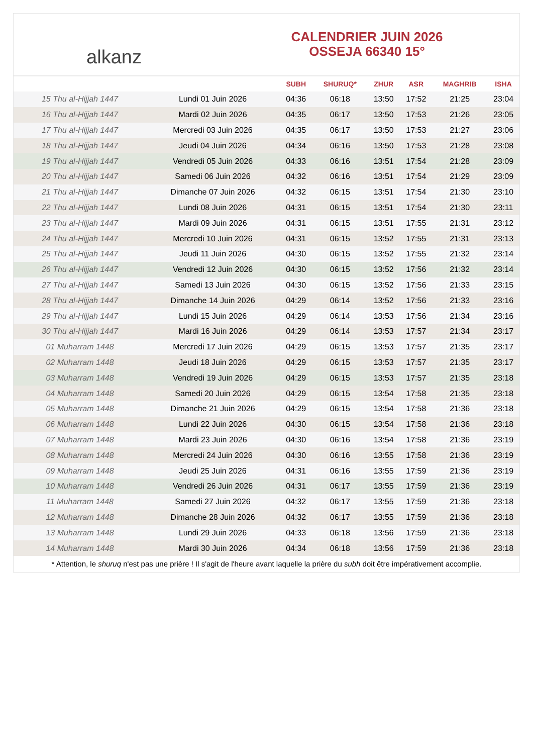alkanz
CALENDRIER JUIN 2026
OSSEJA 66340 15°
| | | SUBH | SHURUQ* | ZHUR | ASR | MAGHRIB | ISHA |
| --- | --- | --- | --- | --- | --- | --- | --- |
| 15 Thu al-Hijjah 1447 | Lundi 01 Juin 2026 | 04:36 | 06:18 | 13:50 | 17:52 | 21:25 | 23:04 |
| 16 Thu al-Hijjah 1447 | Mardi 02 Juin 2026 | 04:35 | 06:17 | 13:50 | 17:53 | 21:26 | 23:05 |
| 17 Thu al-Hijjah 1447 | Mercredi 03 Juin 2026 | 04:35 | 06:17 | 13:50 | 17:53 | 21:27 | 23:06 |
| 18 Thu al-Hijjah 1447 | Jeudi 04 Juin 2026 | 04:34 | 06:16 | 13:50 | 17:53 | 21:28 | 23:08 |
| 19 Thu al-Hijjah 1447 | Vendredi 05 Juin 2026 | 04:33 | 06:16 | 13:51 | 17:54 | 21:28 | 23:09 |
| 20 Thu al-Hijjah 1447 | Samedi 06 Juin 2026 | 04:32 | 06:16 | 13:51 | 17:54 | 21:29 | 23:09 |
| 21 Thu al-Hijjah 1447 | Dimanche 07 Juin 2026 | 04:32 | 06:15 | 13:51 | 17:54 | 21:30 | 23:10 |
| 22 Thu al-Hijjah 1447 | Lundi 08 Juin 2026 | 04:31 | 06:15 | 13:51 | 17:54 | 21:30 | 23:11 |
| 23 Thu al-Hijjah 1447 | Mardi 09 Juin 2026 | 04:31 | 06:15 | 13:51 | 17:55 | 21:31 | 23:12 |
| 24 Thu al-Hijjah 1447 | Mercredi 10 Juin 2026 | 04:31 | 06:15 | 13:52 | 17:55 | 21:31 | 23:13 |
| 25 Thu al-Hijjah 1447 | Jeudi 11 Juin 2026 | 04:30 | 06:15 | 13:52 | 17:55 | 21:32 | 23:14 |
| 26 Thu al-Hijjah 1447 | Vendredi 12 Juin 2026 | 04:30 | 06:15 | 13:52 | 17:56 | 21:32 | 23:14 |
| 27 Thu al-Hijjah 1447 | Samedi 13 Juin 2026 | 04:30 | 06:15 | 13:52 | 17:56 | 21:33 | 23:15 |
| 28 Thu al-Hijjah 1447 | Dimanche 14 Juin 2026 | 04:29 | 06:14 | 13:52 | 17:56 | 21:33 | 23:16 |
| 29 Thu al-Hijjah 1447 | Lundi 15 Juin 2026 | 04:29 | 06:14 | 13:53 | 17:56 | 21:34 | 23:16 |
| 30 Thu al-Hijjah 1447 | Mardi 16 Juin 2026 | 04:29 | 06:14 | 13:53 | 17:57 | 21:34 | 23:17 |
| 01 Muharram 1448 | Mercredi 17 Juin 2026 | 04:29 | 06:15 | 13:53 | 17:57 | 21:35 | 23:17 |
| 02 Muharram 1448 | Jeudi 18 Juin 2026 | 04:29 | 06:15 | 13:53 | 17:57 | 21:35 | 23:17 |
| 03 Muharram 1448 | Vendredi 19 Juin 2026 | 04:29 | 06:15 | 13:53 | 17:57 | 21:35 | 23:18 |
| 04 Muharram 1448 | Samedi 20 Juin 2026 | 04:29 | 06:15 | 13:54 | 17:58 | 21:35 | 23:18 |
| 05 Muharram 1448 | Dimanche 21 Juin 2026 | 04:29 | 06:15 | 13:54 | 17:58 | 21:36 | 23:18 |
| 06 Muharram 1448 | Lundi 22 Juin 2026 | 04:30 | 06:15 | 13:54 | 17:58 | 21:36 | 23:18 |
| 07 Muharram 1448 | Mardi 23 Juin 2026 | 04:30 | 06:16 | 13:54 | 17:58 | 21:36 | 23:19 |
| 08 Muharram 1448 | Mercredi 24 Juin 2026 | 04:30 | 06:16 | 13:55 | 17:58 | 21:36 | 23:19 |
| 09 Muharram 1448 | Jeudi 25 Juin 2026 | 04:31 | 06:16 | 13:55 | 17:59 | 21:36 | 23:19 |
| 10 Muharram 1448 | Vendredi 26 Juin 2026 | 04:31 | 06:17 | 13:55 | 17:59 | 21:36 | 23:19 |
| 11 Muharram 1448 | Samedi 27 Juin 2026 | 04:32 | 06:17 | 13:55 | 17:59 | 21:36 | 23:18 |
| 12 Muharram 1448 | Dimanche 28 Juin 2026 | 04:32 | 06:17 | 13:55 | 17:59 | 21:36 | 23:18 |
| 13 Muharram 1448 | Lundi 29 Juin 2026 | 04:33 | 06:18 | 13:56 | 17:59 | 21:36 | 23:18 |
| 14 Muharram 1448 | Mardi 30 Juin 2026 | 04:34 | 06:18 | 13:56 | 17:59 | 21:36 | 23:18 |
* Attention, le shuruq n'est pas une prière ! Il s'agit de l'heure avant laquelle la prière du subh doit être impérativement accomplie.